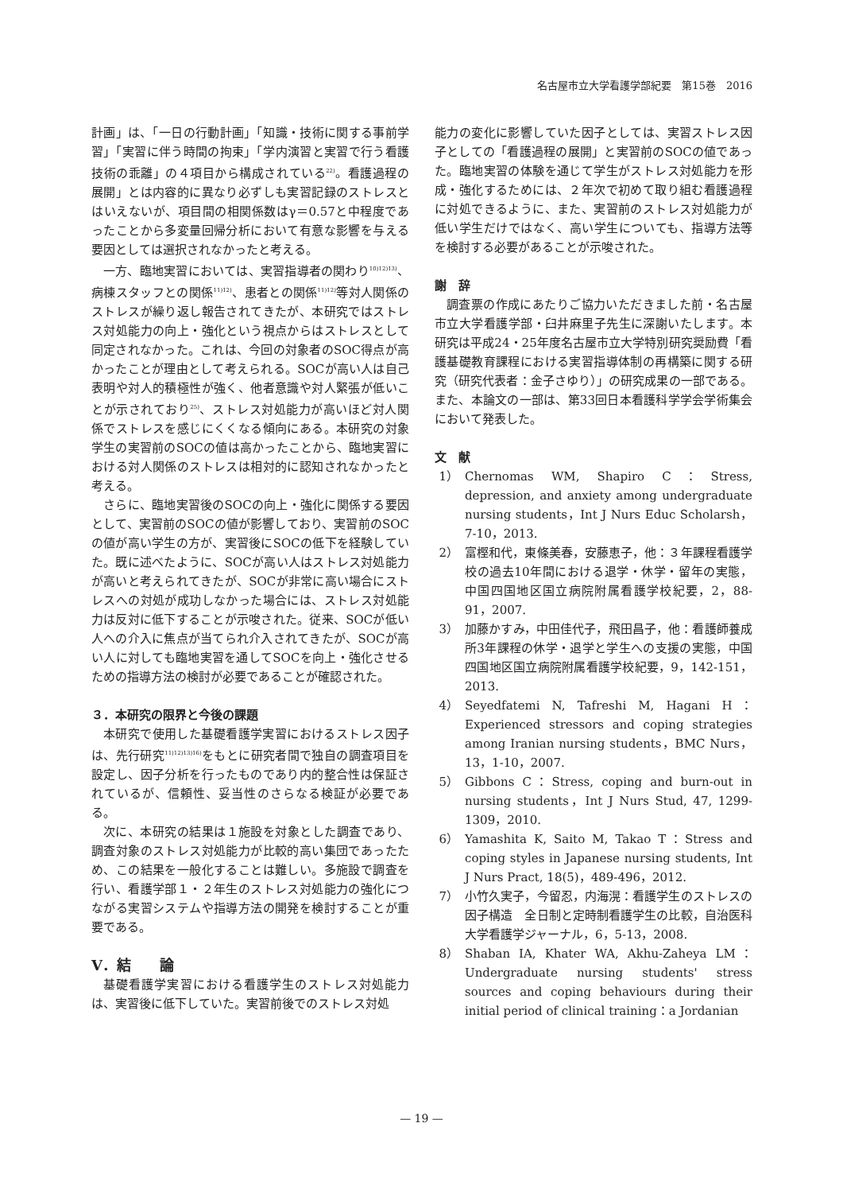名古屋市立大学看護学部紀要　第15巻　2016
計画」は、「一日の行動計画」「知識・技術に関する事前学習」「実習に伴う時間の拘束」「学内演習と実習で行う看護技術の乖離」の４項目から構成されている<sup>22)</sup>。看護過程の展開」とは内容的に異なり必ずしも実習記録のストレスとはいえないが、項目間の相関係数はγ＝0.57と中程度であったことから多変量回帰分析において有意な影響を与える要因としては選択されなかったと考える。
一方、臨地実習においては、実習指導者の関わり<sup>10)12)13)</sup>、病棟スタッフとの関係<sup>11)12)</sup>、患者との関係<sup>11)12)</sup>等対人関係のストレスが繰り返し報告されてきたが、本研究ではストレス対処能力の向上・強化という視点からはストレスとして同定されなかった。これは、今回の対象者のSOC得点が高かったことが理由として考えられる。SOCが高い人は自己表明や対人的積極性が強く、他者意識や対人緊張が低いことが示されており<sup>25)</sup>、ストレス対処能力が高いほど対人関係でストレスを感じにくくなる傾向にある。本研究の対象学生の実習前のSOCの値は高かったことから、臨地実習における対人関係のストレスは相対的に認知されなかったと考える。
さらに、臨地実習後のSOCの向上・強化に関係する要因として、実習前のSOCの値が影響しており、実習前のSOCの値が高い学生の方が、実習後にSOCの低下を経験していた。既に述べたように、SOCが高い人はストレス対処能力が高いと考えられてきたが、SOCが非常に高い場合にストレスへの対処が成功しなかった場合には、ストレス対処能力は反対に低下することが示唆された。従来、SOCが低い人への介入に焦点が当てられ介入されてきたが、SOCが高い人に対しても臨地実習を通してSOCを向上・強化させるための指導方法の検討が必要であることが確認された。
３．本研究の限界と今後の課題
本研究で使用した基礎看護学実習におけるストレス因子は、先行研究<sup>11)12)13)16)</sup>をもとに研究者間で独自の調査項目を設定し、因子分析を行ったものであり内的整合性は保証されているが、信頼性、妥当性のさらなる検証が必要である。
次に、本研究の結果は１施設を対象とした調査であり、調査対象のストレス対処能力が比較的高い集団であったため、この結果を一般化することは難しい。多施設で調査を行い、看護学部１・２年生のストレス対処能力の強化につながる実習システムや指導方法の開発を検討することが重要である。
Ⅴ．結　　論
基礎看護学実習における看護学生のストレス対処能力は、実習後に低下していた。実習前後でのストレス対処
能力の変化に影響していた因子としては、実習ストレス因子としての「看護過程の展開」と実習前のSOCの値であった。臨地実習の体験を通じて学生がストレス対処能力を形成・強化するためには、２年次で初めて取り組む看護過程に対処できるように、また、実習前のストレス対処能力が低い学生だけではなく、高い学生についても、指導方法等を検討する必要があることが示唆された。
謝　辞
調査票の作成にあたりご協力いただきました前・名古屋市立大学看護学部・臼井麻里子先生に深謝いたします。本研究は平成24・25年度名古屋市立大学特別研究奨励費「看護基礎教育課程における実習指導体制の再構築に関する研究（研究代表者：金子さゆり）」の研究成果の一部である。また、本論文の一部は、第33回日本看護科学学会学術集会において発表した。
文　献
1） Chernomas WM, Shapiro C：Stress, depression, and anxiety among undergraduate nursing students，Int J Nurs Educ Scholarsh，7-10，2013.
2） 富樫和代，東條美春，安藤恵子，他：３年課程看護学校の過去10年間における退学・休学・留年の実態，中国四国地区国立病院附属看護学校紀要，2，88-91，2007.
3） 加藤かすみ，中田佳代子，飛田昌子，他：看護師養成所3年課程の休学・退学と学生への支援の実態，中国四国地区国立病院附属看護学校紀要，9，142-151，2013.
4） Seyedfatemi N, Tafreshi M, Hagani H：Experienced stressors and coping strategies among Iranian nursing students，BMC Nurs，13，1-10，2007.
5） Gibbons C：Stress, coping and burn-out in nursing students，Int J Nurs Stud, 47, 1299-1309，2010.
6） Yamashita K, Saito M, Takao T：Stress and coping styles in Japanese nursing students, Int J Nurs Pract, 18(5)，489-496，2012.
7） 小竹久実子，今留忍，内海滉：看護学生のストレスの因子構造　全日制と定時制看護学生の比較，自治医科大学看護学ジャーナル，6，5-13，2008.
8） Shaban IA, Khater WA, Akhu-Zaheya LM：Undergraduate nursing students' stress sources and coping behaviours during their initial period of clinical training：a Jordanian
— 19 —